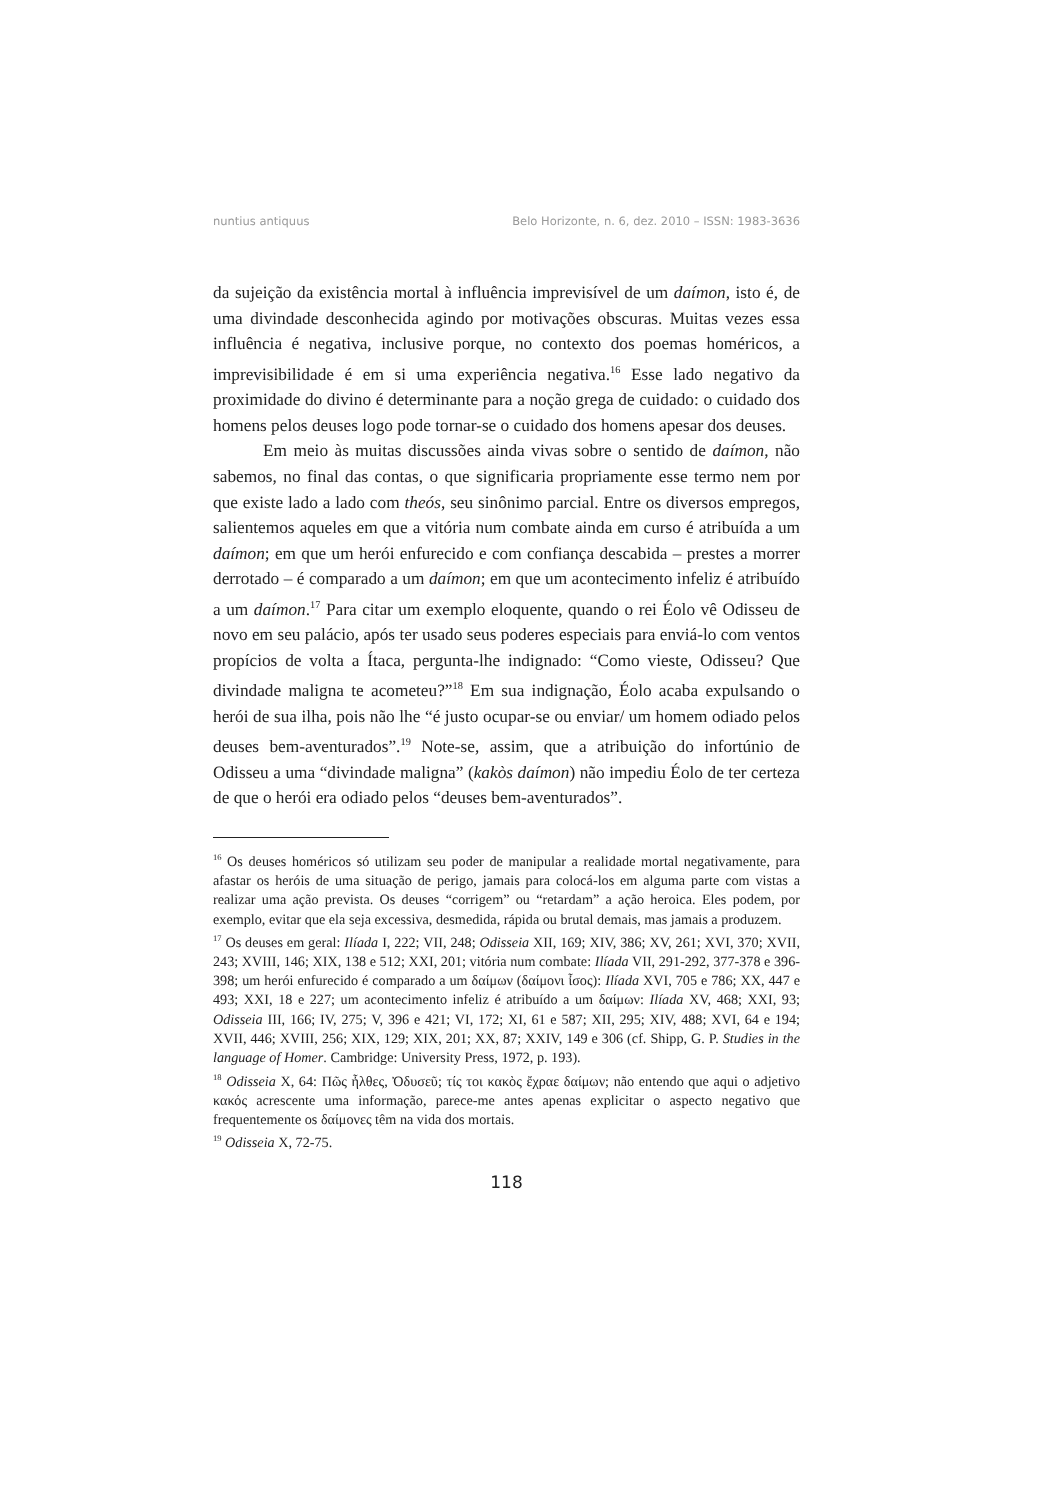nuntius antiquus Belo Horizonte, n. 6, dez. 2010 – ISSN: 1983-3636
da sujeição da existência mortal à influência imprevisível de um daímon, isto é, de uma divindade desconhecida agindo por motivações obscuras. Muitas vezes essa influência é negativa, inclusive porque, no contexto dos poemas homéricos, a imprevisibilidade é em si uma experiência negativa.<sup>16</sup> Esse lado negativo da proximidade do divino é determinante para a noção grega de cuidado: o cuidado dos homens pelos deuses logo pode tornar-se o cuidado dos homens apesar dos deuses.
Em meio às muitas discussões ainda vivas sobre o sentido de daímon, não sabemos, no final das contas, o que significaria propriamente esse termo nem por que existe lado a lado com theós, seu sinônimo parcial. Entre os diversos empregos, salientemos aqueles em que a vitória num combate ainda em curso é atribuída a um daímon; em que um herói enfurecido e com confiança descabida – prestes a morrer derrotado – é comparado a um daímon; em que um acontecimento infeliz é atribuído a um daímon.<sup>17</sup> Para citar um exemplo eloquente, quando o rei Éolo vê Odisseu de novo em seu palácio, após ter usado seus poderes especiais para enviá-lo com ventos propícios de volta a Ítaca, pergunta-lhe indignado: “Como vieste, Odisseu? Que divindade maligna te acometeu?”<sup>18</sup> Em sua indignação, Éolo acaba expulsando o herói de sua ilha, pois não lhe “é justo ocupar-se ou enviar/ um homem odiado pelos deuses bem-aventurados”.<sup>19</sup> Note-se, assim, que a atribuição do infortúnio de Odisseu a uma “divindade maligna” (kakòs daímon) não impediu Éolo de ter certeza de que o herói era odiado pelos “deuses bem-aventurados”.
<sup>16</sup> Os deuses homéricos só utilizam seu poder de manipular a realidade mortal negativamente, para afastar os heróis de uma situação de perigo, jamais para colocá-los em alguma parte com vistas a realizar uma ação prevista. Os deuses “corrigem” ou “retardam” a ação heroica. Eles podem, por exemplo, evitar que ela seja excessiva, desmedida, rápida ou brutal demais, mas jamais a produzem.
<sup>17</sup> Os deuses em geral: Ilíada I, 222; VII, 248; Odisseia XII, 169; XIV, 386; XV, 261; XVI, 370; XVII, 243; XVIII, 146; XIX, 138 e 512; XXI, 201; vitória num combate: Ilíada VII, 291-292, 377-378 e 396-398; um herói enfurecido é comparado a um δαίμων (δαίμονι ἶσος): Ilíada XVI, 705 e 786; XX, 447 e 493; XXI, 18 e 227; um acontecimento infeliz é atribuído a um δαίμων: Ilíada XV, 468; XXI, 93; Odisseia III, 166; IV, 275; V, 396 e 421; VI, 172; XI, 61 e 587; XII, 295; XIV, 488; XVI, 64 e 194; XVII, 446; XVIII, 256; XIX, 129; XIX, 201; XX, 87; XXIV, 149 e 306 (cf. Shipp, G. P. Studies in the language of Homer. Cambridge: University Press, 1972, p. 193).
<sup>18</sup> Odisseia X, 64: Πῶς ἦλθες, Ὀδυσεῦ; τίς τοι κακὸς ἔχραε δαίμων; não entendo que aqui o adjetivo κακός acrescente uma informação, parece-me antes apenas explicitar o aspecto negativo que frequentemente os δαίμονες têm na vida dos mortais.
<sup>19</sup> Odisseia X, 72-75.
118